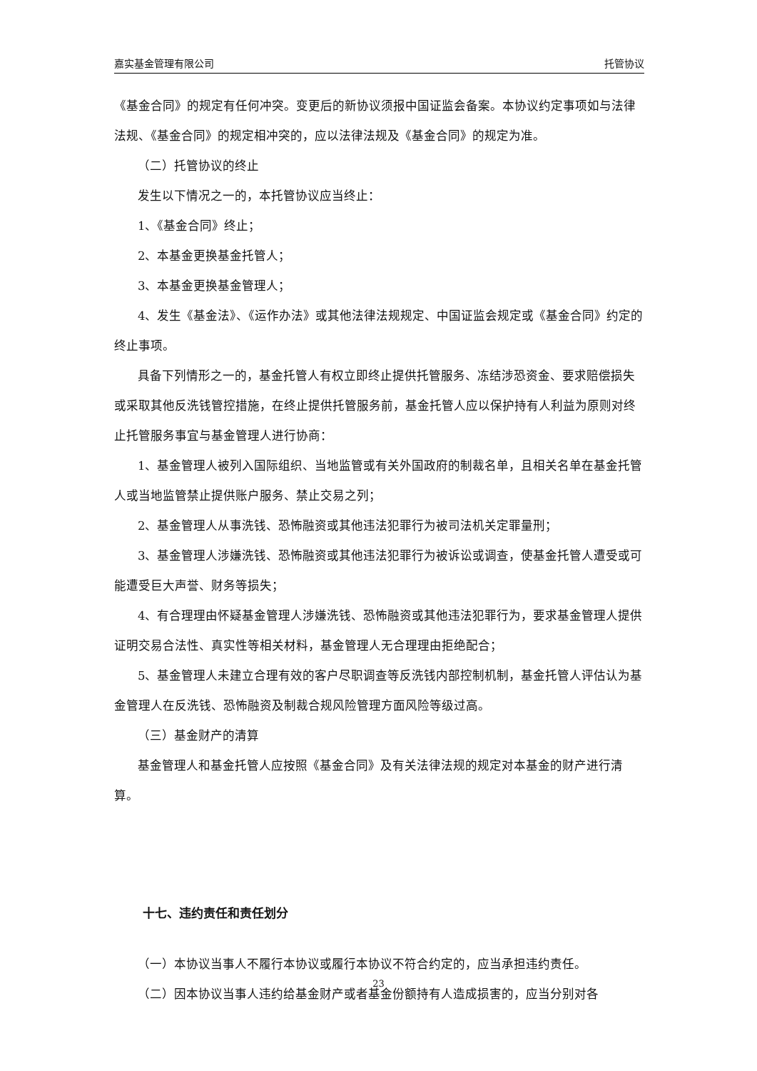嘉实基金管理有限公司 托管协议
《基金合同》的规定有任何冲突。变更后的新协议须报中国证监会备案。本协议约定事项如与法律法规、《基金合同》的规定相冲突的，应以法律法规及《基金合同》的规定为准。
（二）托管协议的终止
发生以下情况之一的，本托管协议应当终止：
1、《基金合同》终止；
2、本基金更换基金托管人；
3、本基金更换基金管理人；
4、发生《基金法》、《运作办法》或其他法律法规规定、中国证监会规定或《基金合同》约定的终止事项。
具备下列情形之一的，基金托管人有权立即终止提供托管服务、冻结涉恐资金、要求赔偿损失或采取其他反洗钱管控措施，在终止提供托管服务前，基金托管人应以保护持有人利益为原则对终止托管服务事宜与基金管理人进行协商：
1、基金管理人被列入国际组织、当地监管或有关外国政府的制裁名单，且相关名单在基金托管人或当地监管禁止提供账户服务、禁止交易之列；
2、基金管理人从事洗钱、恐怖融资或其他违法犯罪行为被司法机关定罪量刑；
3、基金管理人涉嫌洗钱、恐怖融资或其他违法犯罪行为被诉讼或调查，使基金托管人遭受或可能遭受巨大声誉、财务等损失；
4、有合理理由怀疑基金管理人涉嫌洗钱、恐怖融资或其他违法犯罪行为，要求基金管理人提供证明交易合法性、真实性等相关材料，基金管理人无合理理由拒绝配合；
5、基金管理人未建立合理有效的客户尽职调查等反洗钱内部控制机制，基金托管人评估认为基金管理人在反洗钱、恐怖融资及制裁合规风险管理方面风险等级过高。
（三）基金财产的清算
基金管理人和基金托管人应按照《基金合同》及有关法律法规的规定对本基金的财产进行清算。
十七、违约责任和责任划分
（一）本协议当事人不履行本协议或履行本协议不符合约定的，应当承担违约责任。
（二）因本协议当事人违约给基金财产或者基金份额持有人造成损害的，应当分别对各
23